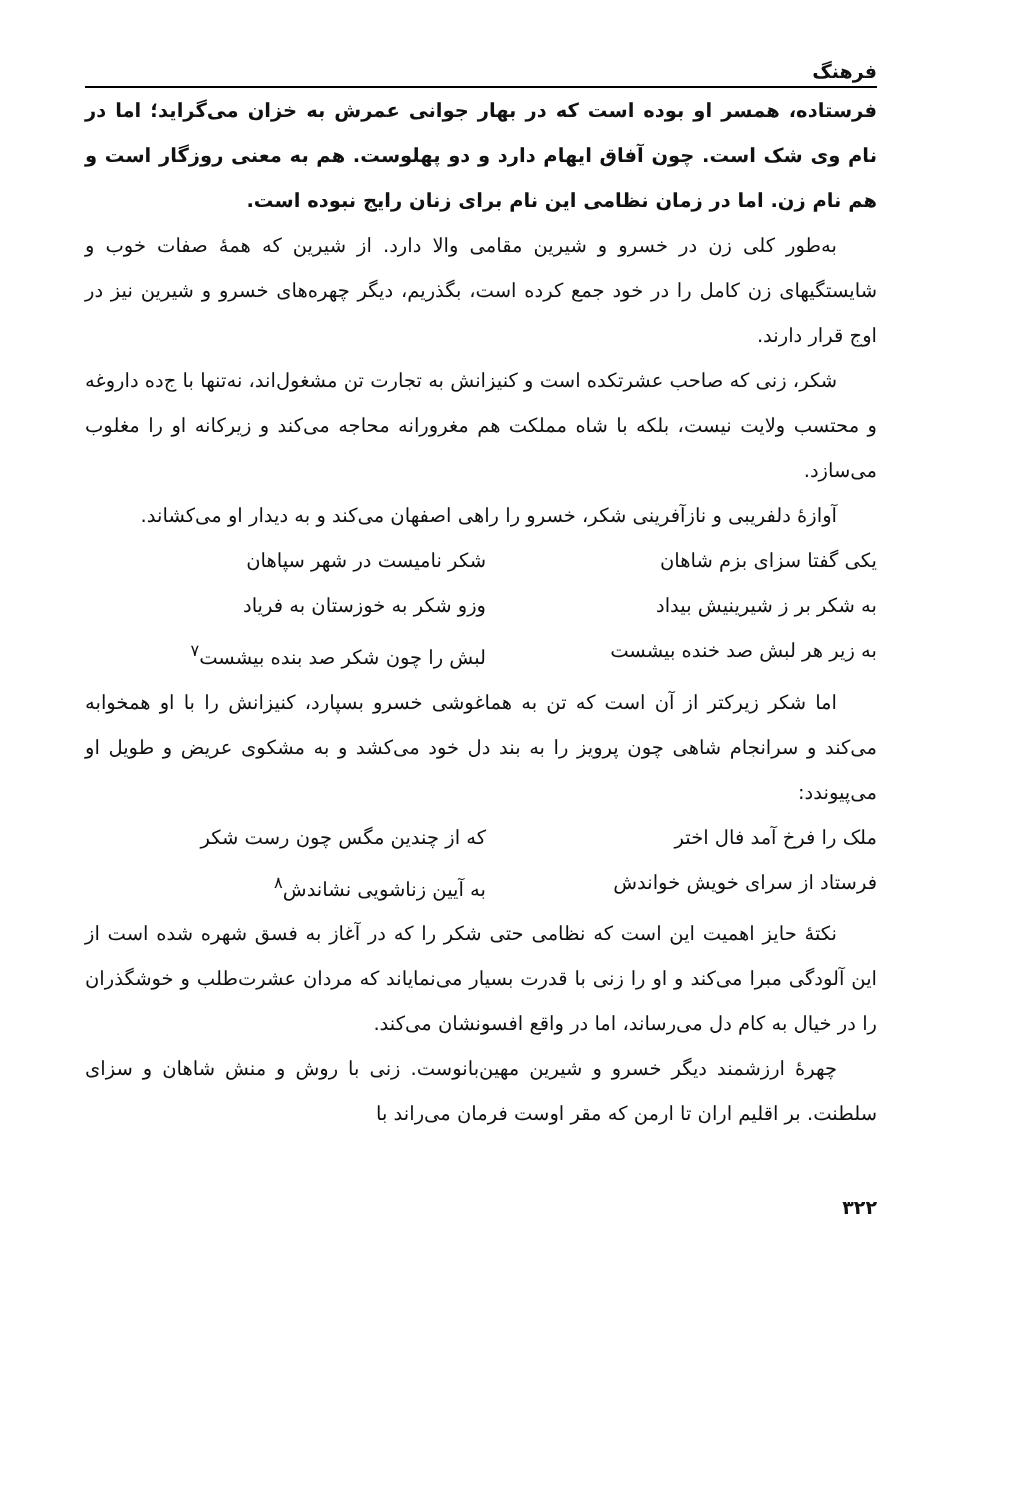فرهنگ
فرستاده، همسر او بوده است که در بهار جوانی عمرش به خزان می‌گراید؛ اما در نام وی شک است. چون آفاق ایهام دارد و دو پهلوست. هم به معنی روزگار است و هم نام زن. اما در زمان نظامی این نام برای زنان رایج نبوده است.
به‌طور کلی زن در خسرو و شیرین مقامی والا دارد. از شیرین که همهٔ صفات خوب و شایستگیهای زن کامل را در خود جمع کرده است، بگذریم، دیگر چهره‌های خسرو و شیرین نیز در اوج قرار دارند.
شکر، زنی که صاحب عشرتکده است و کنیزانش به تجارت تن مشغول‌اند، نه‌تنها با ج‌ده داروغه و محتسب ولایت نیست، بلکه با شاه مملکت هم مغرورانه محاجه می‌کند و زیرکانه او را مغلوب می‌سازد.
آوازهٔ دلفریبی و نازآفرینی شکر، خسرو را راهی اصفهان می‌کند و به دیدار او می‌کشاند.
یکی گفتا سزای بزم شاهان شکر نامیست در شهر سپاهان
به شکر بر ز شیرینیش بیداد وزو شکر به خوزستان به فریاد
به زیر هر لبش صد خنده بیشست لبش را چون شکر صد بنده بیشست<sup>۷</sup>
اما شکر زیرکتر از آن است که تن به هماغوشی خسرو بسپارد، کنیزانش را با او همخوابه می‌کند و سرانجام شاهی چون پرویز را به بند دل خود می‌کشد و به مشکوی عریض و طویل او می‌پیوندد:
ملک را فرخ آمد فال اختر که از چندین مگس چون رست شکر
فرستاد از سرای خویش خواندش به آیین زناشویی نشاندش<sup>۸</sup>
نکتهٔ حایز اهمیت این است که نظامی حتی شکر را که در آغاز به فسق شهره شده است از این آلودگی مبرا می‌کند و او را زنی با قدرت بسیار می‌نمایاند که مردان عشرت‌طلب و خوشگذران را در خیال به کام دل می‌رساند، اما در واقع افسونشان می‌کند.
چهرهٔ ارزشمند دیگر خسرو و شیرین مهین‌بانوست. زنی با روش و منش شاهان و سزای سلطنت. بر اقلیم اران تا ارمن که مقر اوست فرمان می‌راند با
۳۲۲